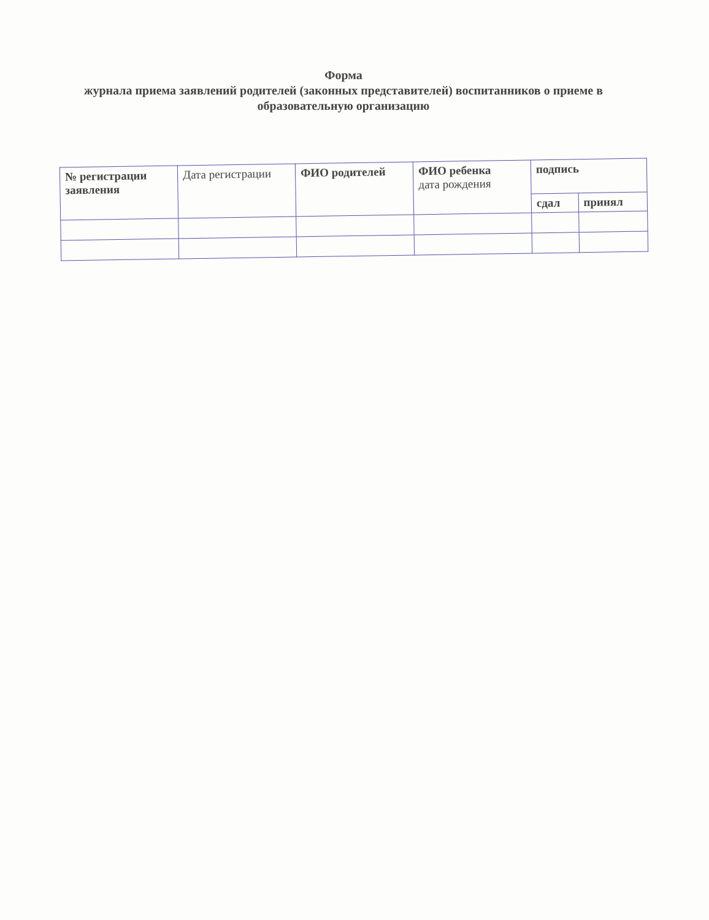Форма
журнала приема заявлений родителей (законных представителей) воспитанников о приеме в образовательную организацию
| № регистрации заявления | Дата регистрации | ФИО родителей | ФИО ребенка дата рождения | подпись | |
| --- | --- | --- | --- | --- | --- |
| | | | | сдал | принял |